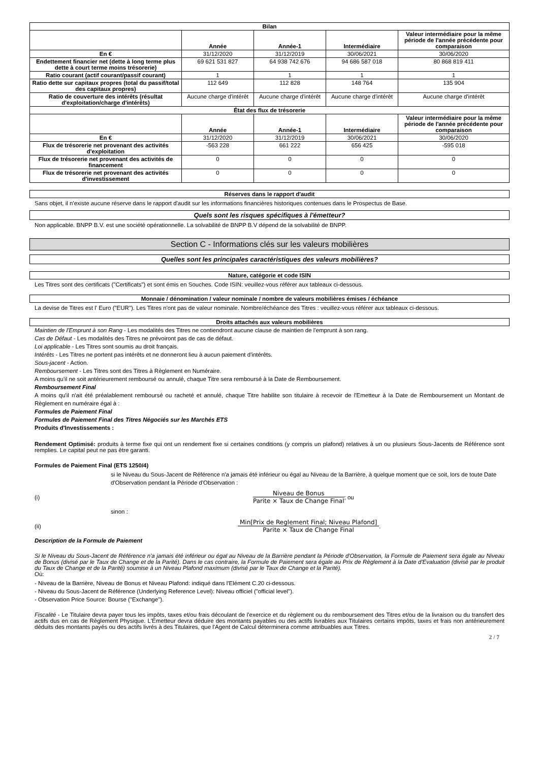| Bilan | | | | |
| --- | --- | --- | --- | --- |
| | Année | Année-1 | Intermédiaire | Valeur intermédiaire pour la même période de l'année précédente pour comparaison |
| En € | 31/12/2020 | 31/12/2019 | 30/06/2021 | 30/06/2020 |
| Endettement financier net (dette à long terme plus dette à court terme moins trésorerie) | 69 621 531 827 | 64 938 742 676 | 94 686 587 018 | 80 868 819 411 |
| Ratio courant (actif courant/passif courant) | 1 | 1 | 1 | 1 |
| Ratio dette sur capitaux propres (total du passif/total des capitaux propres) | 112 649 | 112 828 | 148 764 | 135 904 |
| Ratio de couverture des intérêts (résultat d'exploitation/charge d'intérêts) | Aucune charge d'intérêt | Aucune charge d'intérêt | Aucune charge d'intérêt | Aucune charge d'intérêt |
| État des flux de trésorerie | | | | |
| | Année | Année-1 | Intermédiaire | Valeur intermédiaire pour la même période de l'année précédente pour comparaison |
| En € | 31/12/2020 | 31/12/2019 | 30/06/2021 | 30/06/2020 |
| Flux de trésorerie net provenant des activités d'exploitation | -563 228 | 661 222 | 656 425 | -595 018 |
| Flux de trésorerie net provenant des activités de financement | 0 | 0 | 0 | 0 |
| Flux de trésorerie net provenant des activités d'investissement | 0 | 0 | 0 | 0 |
Réserves dans le rapport d'audit
Sans objet, il n'existe aucune réserve dans le rapport d'audit sur les informations financières historiques contenues dans le Prospectus de Base.
Quels sont les risques spécifiques à l'émetteur?
Non applicable. BNPP B.V. est une société opérationnelle. La solvabilité de BNPP B.V dépend de la solvabilité de BNPP.
Section C - Informations clés sur les valeurs mobilières
Quelles sont les principales caractéristiques des valeurs mobilières?
Nature, catégorie et code ISIN
Les Titres sont des certificats ("Certificats") et sont émis en Souches. Code ISIN: veuillez-vous référer aux tableaux ci-dessous.
Monnaie / dénomination / valeur nominale / nombre de valeurs mobilières émises / échéance
La devise de Titres est l' Euro ("EUR"). Les Titres n'ont pas de valeur nominale. Nombre/échéance des Titres : veuillez-vous référer aux tableaux ci-dessous.
Droits attachés aux valeurs mobilières
Maintien de l'Emprunt à son Rang - Les modalités des Titres ne contiendront aucune clause de maintien de l'emprunt à son rang.
Cas de Défaut - Les modalités des Titres ne prévoiront pas de cas de défaut.
Loi applicable - Les Titres sont soumis au droit français.
Intérêts - Les Titres ne portent pas intérêts et ne donneront lieu à aucun paiement d'intérêts.
Sous-jacent - Action.
Remboursement - Les Titres sont des Titres à Règlement en Numéraire.
A moins qu'il ne soit antérieurement remboursé ou annulé, chaque Titre sera remboursé à la Date de Remboursement.
Remboursement Final
A moins qu'il n'ait été préalablement remboursé ou racheté et annulé, chaque Titre habilite son titulaire à recevoir de l'Emetteur à la Date de Remboursement un Montant de Règlement en numéraire égal à :
Formules de Paiement Final
Formules de Paiement Final des Titres Négociés sur les Marchés ETS
Produits d'Investissements :
Rendement Optimisé: produits à terme fixe qui ont un rendement fixe si certaines conditions (y compris un plafond) relatives à un ou plusieurs Sous-Jacents de Référence sont remplies. Le capital peut ne pas être garanti.
Formules de Paiement Final (ETS 1250/4)
si le Niveau du Sous-Jacent de Référence n'a jamais été inférieur ou égal au Niveau de la Barrière, à quelque moment que ce soit, lors de toute Date d'Observation pendant la Période d'Observation :
(i)
Niveau de Bonus
Parite × Taux de Change Final
; ou
sinon :
(ii)
Min[Prix de Reglement Final; Niveau Plafond]
Parite × Taux de Change Final
.
Description de la Formule de Paiement
Si le Niveau du Sous-Jacent de Référence n'a jamais été inférieur ou égal au Niveau de la Barrière pendant la Période d'Observation, la Formule de Paiement sera égale au Niveau de Bonus (divisé par le Taux de Change et de la Parité). Dans le cas contraire, la Formule de Paiement sera égale au Prix de Règlement à la Date d'Evaluation (divisé par le produit du Taux de Change et de la Parité) soumise à un Niveau Plafond maximum (divisé par le Taux de Change et la Parité).
Où:
- Niveau de la Barrière, Niveau de Bonus et Niveau Plafond: indiqué dans l'Elément C.20 ci-dessous.
- Niveau du Sous-Jacent de Référence (Underlying Reference Level): Niveau officiel ("official level").
- Observation Price Source: Bourse ("Exchange").
Fiscalité - Le Titulaire devra payer tous les impôts, taxes et/ou frais découlant de l'exercice et du règlement ou du remboursement des Titres et/ou de la livraison ou du transfert des actifs dus en cas de Règlement Physique. L'Emetteur devra déduire des montants payables ou des actifs livrables aux Titulaires certains impôts, taxes et frais non antérieurement déduits des montants payés ou des actifs livrés à des Titulaires, que l'Agent de Calcul déterminera comme attribuables aux Titres.
2 / 7